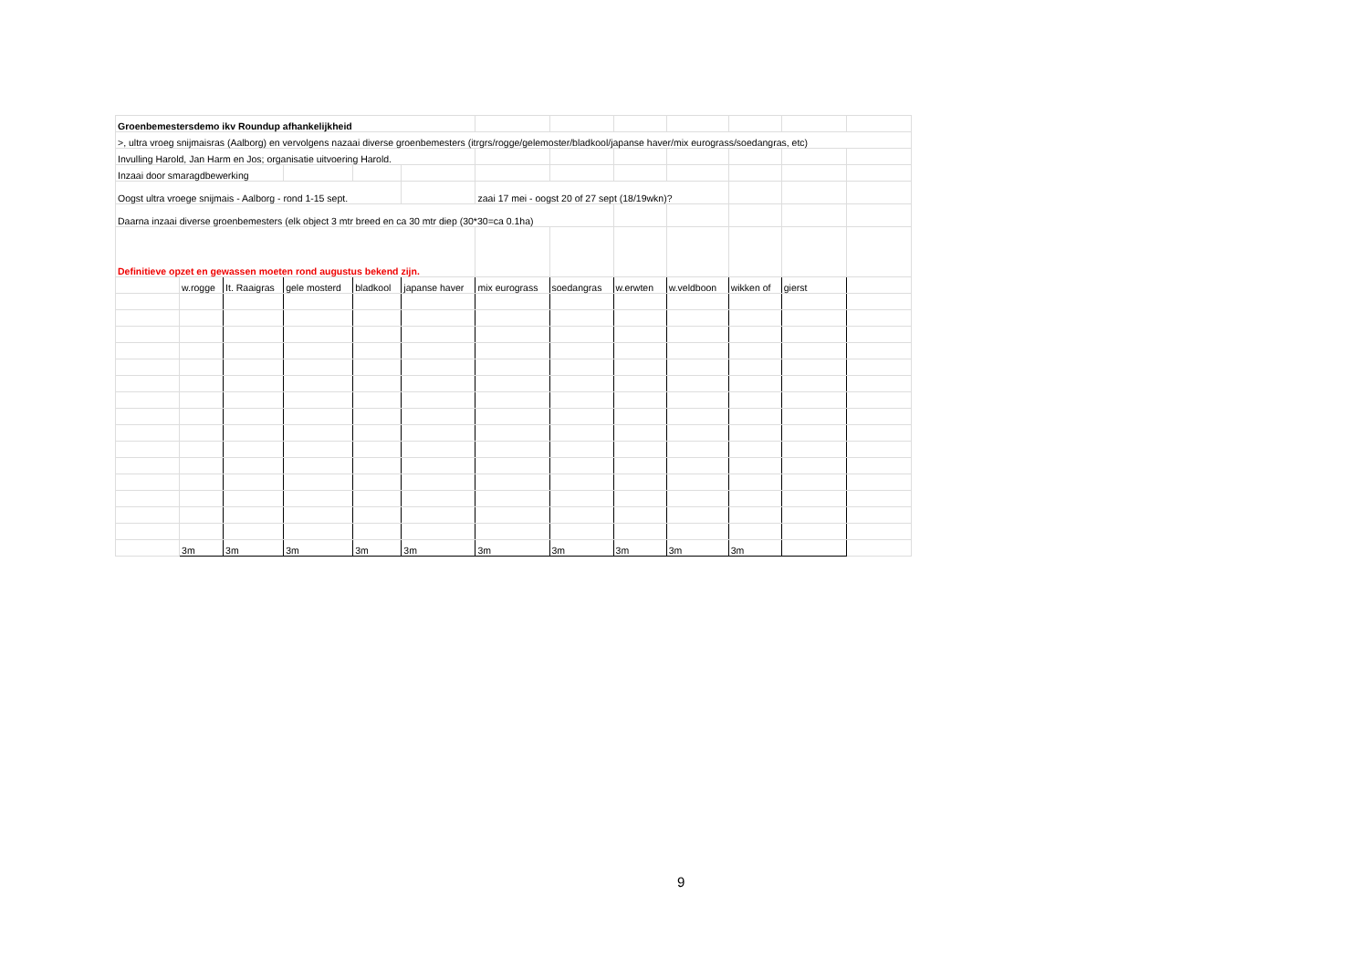| Groenbemestersdemo ikv Roundup afhankelijkheid | | | | | | | | | | | | |
| >, ultra vroeg snijmaisras (Aalborg) en vervolgens nazaai diverse groenbemesters (itrgrs/rogge/gelemoster/bladkool/japanse haver/mix eurograss/soedangras, etc) | | | | | | | | | | | | |
| Invulling Harold, Jan Harm en Jos; organisatie uitvoering Harold. | | | | | | | | | | | | |
| Inzaai door smaragdbewerking | | | | | | | | | | | | |
| Oogst ultra vroege snijmais - Aalborg - rond 1-15 sept. | | | | | | zaai 17 mei - oogst 20 of 27 sept (18/19wkn)? | | | | | | |
| Daarna inzaai diverse groenbemesters (elk object 3 mtr breed en ca 30 mtr diep (30*30=ca 0.1ha) | | | | | | | | | | | | |
| Definitieve opzet en gewassen moeten rond augustus bekend zijn. | | | | | | | | | | | | |
| | w.rogge | It. Raaigras | gele mosterd | bladkool | japanse haver | mix eurograss | soedangras | w.erwten | w.veldboon | wikken of | gierst | |
| | 3m | 3m | 3m | 3m | 3m | 3m | 3m | 3m | 3m | 3m | | |
9